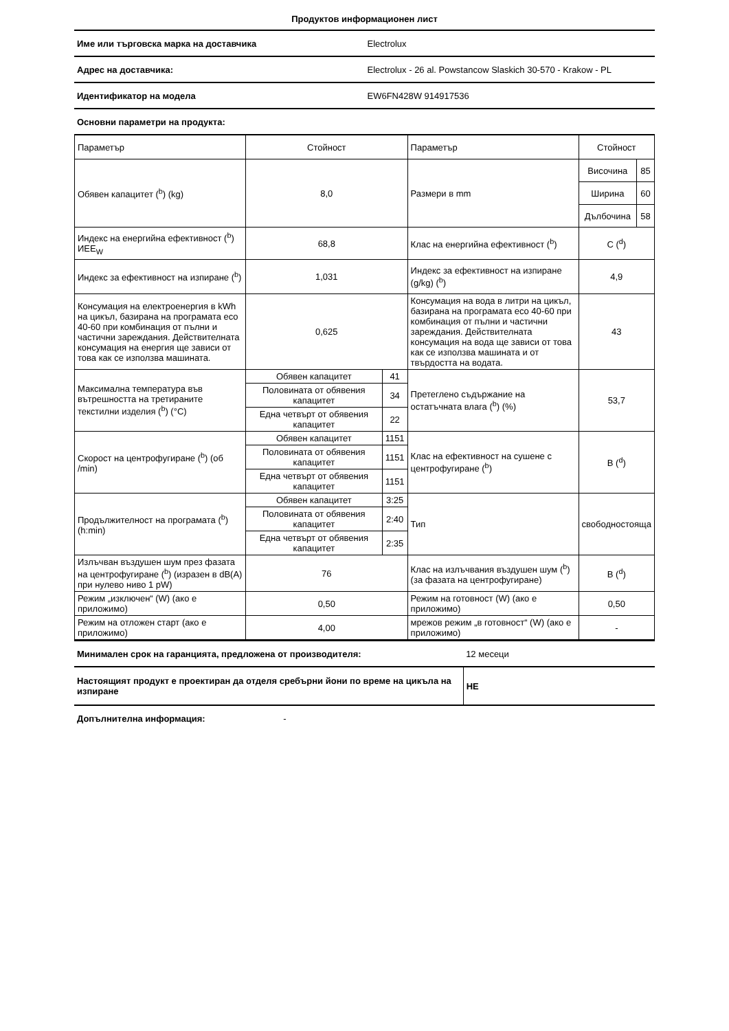Продуктов информационен лист
| Име или търговска марка на доставчика | Electrolux |
| Адрес на доставчика: | Electrolux - 26 al. Powstancow Slaskich 30-570 - Krakow - PL |
| Идентификатор на модела | EW6FN428W 914917536 |
| Основни параметри на продукта: | |
| Параметър | Стойност | | Параметър | Стойност | |
| --- | --- | --- | --- | --- | --- |
| Обявен капацитет (<sup>b</sup>) (kg) | 8,0 | | Размери в mm | Височина | 85 |
| | | | | Ширина | 60 |
| | | | | Дълбочина | 58 |
| Индекс на енергийна ефективност (<sup>b</sup>) ИЕЕ<sub>W</sub> | 68,8 | | Клас на енергийна ефективност (<sup>b</sup>) | C (<sup>d</sup>) | |
| Индекс за ефективност на изпиране (<sup>b</sup>) | 1,031 | | Индекс за ефективност на изпиране (g/kg) (<sup>b</sup>) | 4,9 | |
| Консумация на електроенергия в kWh на цикъл, базирана на програмата eco 40-60 при комбинация от пълни и частични зареждания. Действителната консумация на енергия ще зависи от това как се използва машината. | 0,625 | | Консумация на вода в литри на цикъл, базирана на програмата eco 40-60 при комбинация от пълни и частични зареждания. Действителната консумация на вода ще зависи от това как се използва машината и от твърдостта на водата. | 43 | |
| Максимална температура във вътрешността на третираните текстилни изделия (<sup>b</sup>) (°C) | Обявен капацитет | 41 | Претеглено съдържание на остатъчната влага (<sup>b</sup>) (%) | 53,7 | |
| | Половината от обявения капацитет | 34 | | | |
| | Една четвърт от обявения капацитет | 22 | | | |
| Скорост на центрофугиране (<sup>b</sup>) (об /min) | Обявен капацитет | 1151 | Клас на ефективност на сушене с центрофугиране (<sup>b</sup>) | B (<sup>d</sup>) | |
| | Половината от обявения капацитет | 1151 | | | |
| | Една четвърт от обявения капацитет | 1151 | | | |
| Продължителност на програмата (<sup>b</sup>) (h:min) | Обявен капацитет | 3:25 | Тип | свободностояща | |
| | Половината от обявения капацитет | 2:40 | | | |
| | Една четвърт от обявения капацитет | 2:35 | | | |
| Излъчван въздушен шум през фазата на центрофугиране (<sup>b</sup>) (изразен в dB(A) при нулево ниво 1 pW) | 76 | | Клас на излъчвания въздушен шум (<sup>b</sup>) (за фазата на центрофугиране) | B (<sup>d</sup>) | |
| Режим „изключен“ (W) (ако е приложимо) | 0,50 | | Режим на готовност (W) (ако е приложимо) | 0,50 | |
| Режим на отложен старт (ако е приложимо) | 4,00 | | мрежов режим „в готовност“ (W) (ако е приложимо) | - | |
| Минимален срок на гаранцията, предложена от производителя: | 12 месеци |
| Настоящият продукт е проектиран да отделя сребърни йони по време на цикъла на изпиране | НЕ |
| Допълнителна информация: - | |